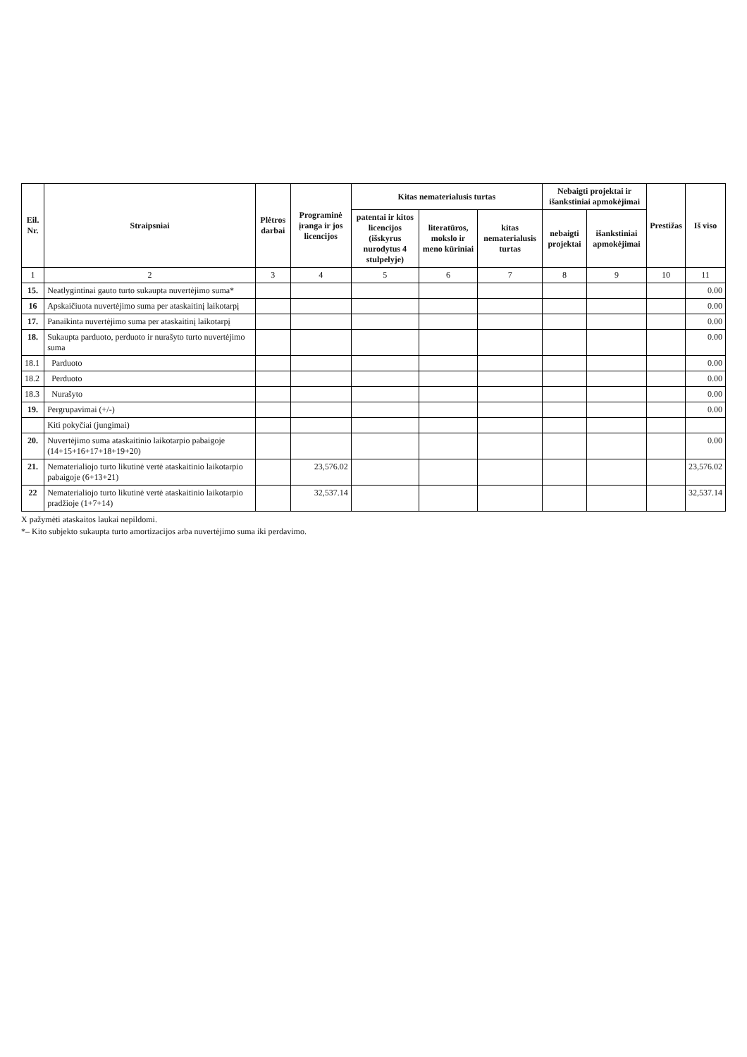| Eil. Nr. | Straipsniai | Plėtros darbai | Programinė įranga ir jos licencijos | Kitas nematerialusis turtas | | | Nebaigti projektai ir išankstiniai apmokėjimai | | Prestižas | Iš viso |
| --- | --- | --- | --- | --- | --- | --- | --- | --- | --- | --- |
| | | | | patentai ir kitos licencijos (išskyrus nurodytus 4 stulpelyje) | literatūros, mokslo ir meno kūriniai | kitas nematerialusis turtas | nebaigti projektai | išankstiniai apmokėjimai | | |
| 1 | 2 | 3 | 4 | 5 | 6 | 7 | 8 | 9 | 10 | 11 |
| 15. | Neatlygintinai gauto turto sukaupta nuvertėjimo suma* | | | | | | | | | 0.00 |
| 16 | Apskaičiuota nuvertėjimo suma per ataskaitinį laikotarpį | | | | | | | | | 0.00 |
| 17. | Panaikinta nuvertėjimo suma per ataskaitinį laikotarpį | | | | | | | | | 0.00 |
| 18. | Sukaupta parduoto, perduoto ir nurašyto turto nuvertėjimo suma | | | | | | | | | 0.00 |
| 18.1 | Parduoto | | | | | | | | | 0.00 |
| 18.2 | Perduoto | | | | | | | | | 0.00 |
| 18.3 | Nurašyto | | | | | | | | | 0.00 |
| 19. | Pergrupavimai (+/-) | | | | | | | | | 0.00 |
| | Kiti pokyčiai (jungimai) | | | | | | | | | |
| 20. | Nuvertėjimo suma ataskaitinio laikotarpio pabaigoje (14+15+16+17+18+19+20) | | | | | | | | | 0.00 |
| 21. | Nematerialiojo turto likutinė vertė ataskaitinio laikotarpio pabaigoje (6+13+21) | | 23,576.02 | | | | | | | 23,576.02 |
| 22 | Nematerialiojo turto likutinė vertė ataskaitinio laikotarpio pradžioje (1+7+14) | | 32,537.14 | | | | | | | 32,537.14 |
X pažymėti ataskaitos laukai nepildomi.
*– Kito subjekto sukaupta turto amortizacijos arba nuvertėjimo suma iki perdavimo.